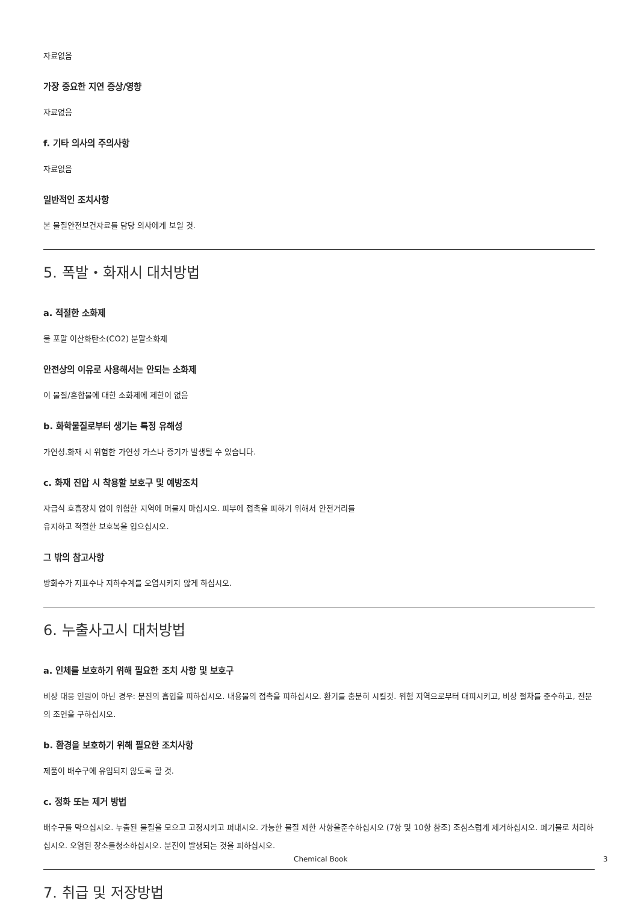자료없음
가장 중요한 지연 증상/영향
자료없음
f. 기타 의사의 주의사항
자료없음
일반적인 조치사항
본 물질안전보건자료를 담당 의사에게 보일 것.
5. 폭발・화재시 대처방법
a. 적절한 소화제
물 포말 이산화탄소(CO2) 분말소화제
안전상의 이유로 사용해서는 안되는 소화제
이 물질/혼합물에 대한 소화제에 제한이 없음
b. 화학물질로부터 생기는 특정 유해성
가연성.화재 시 위험한 가연성 가스나 증기가 발생될 수 있습니다.
c. 화재 진압 시 착용할 보호구 및 예방조치
자급식 호흡장치 없이 위험한 지역에 머물지 마십시오. 피부에 접촉을 피하기 위해서 안전거리를
유지하고 적절한 보호복을 입으십시오.
그 밖의 참고사항
방화수가 지표수나 지하수계를 오염시키지 않게 하십시오.
6. 누출사고시 대처방법
a. 인체를 보호하기 위해 필요한 조치 사항 및 보호구
비상 대응 인원이 아닌 경우: 분진의 흡입을 피하십시오. 내용물의 접촉을 피하십시오. 환기를 충분히 시킬것. 위험 지역으로부터 대피시키고, 비상 절차를 준수하고, 전문의 조언을 구하십시오.
b. 환경을 보호하기 위해 필요한 조치사항
제품이 배수구에 유입되지 않도록 할 것.
c. 정화 또는 제거 방법
배수구를 막으십시오. 누출된 물질을 모으고 고정시키고 퍼내시오. 가능한 물질 제한 사항을준수하십시오 (7항 및 10항 참조) 조심스럽게 제거하십시오. 폐기물로 처리하십시오. 오염된 장소를청소하십시오. 분진이 발생되는 것을 피하십시오.
7. 취급 및 저장방법
Chemical Book 3